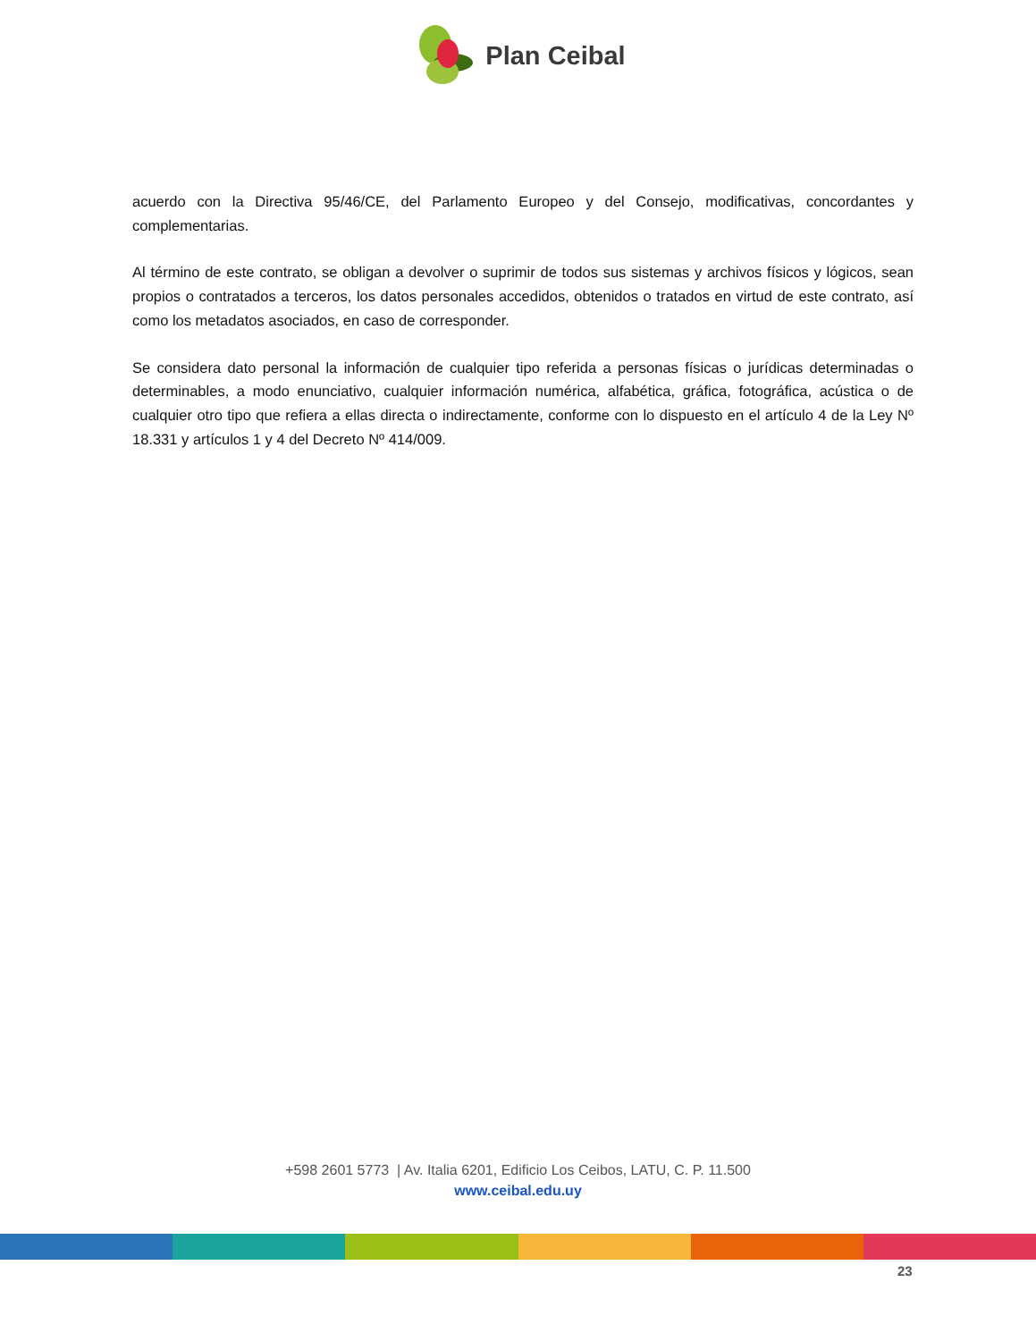Plan Ceibal
acuerdo con la Directiva 95/46/CE, del Parlamento Europeo y del Consejo, modificativas, concordantes y complementarias.
Al término de este contrato, se obligan a devolver o suprimir de todos sus sistemas y archivos físicos y lógicos, sean propios o contratados a terceros, los datos personales accedidos, obtenidos o tratados en virtud de este contrato, así como los metadatos asociados, en caso de corresponder.
Se considera dato personal la información de cualquier tipo referida a personas físicas o jurídicas determinadas o determinables, a modo enunciativo, cualquier información numérica, alfabética, gráfica, fotográfica, acústica o de cualquier otro tipo que refiera a ellas directa o indirectamente, conforme con lo dispuesto en el artículo 4 de la Ley Nº 18.331 y artículos 1 y 4 del Decreto Nº 414/009.
+598 2601 5773 | Av. Italia 6201, Edificio Los Ceibos, LATU, C. P. 11.500
www.ceibal.edu.uy
23